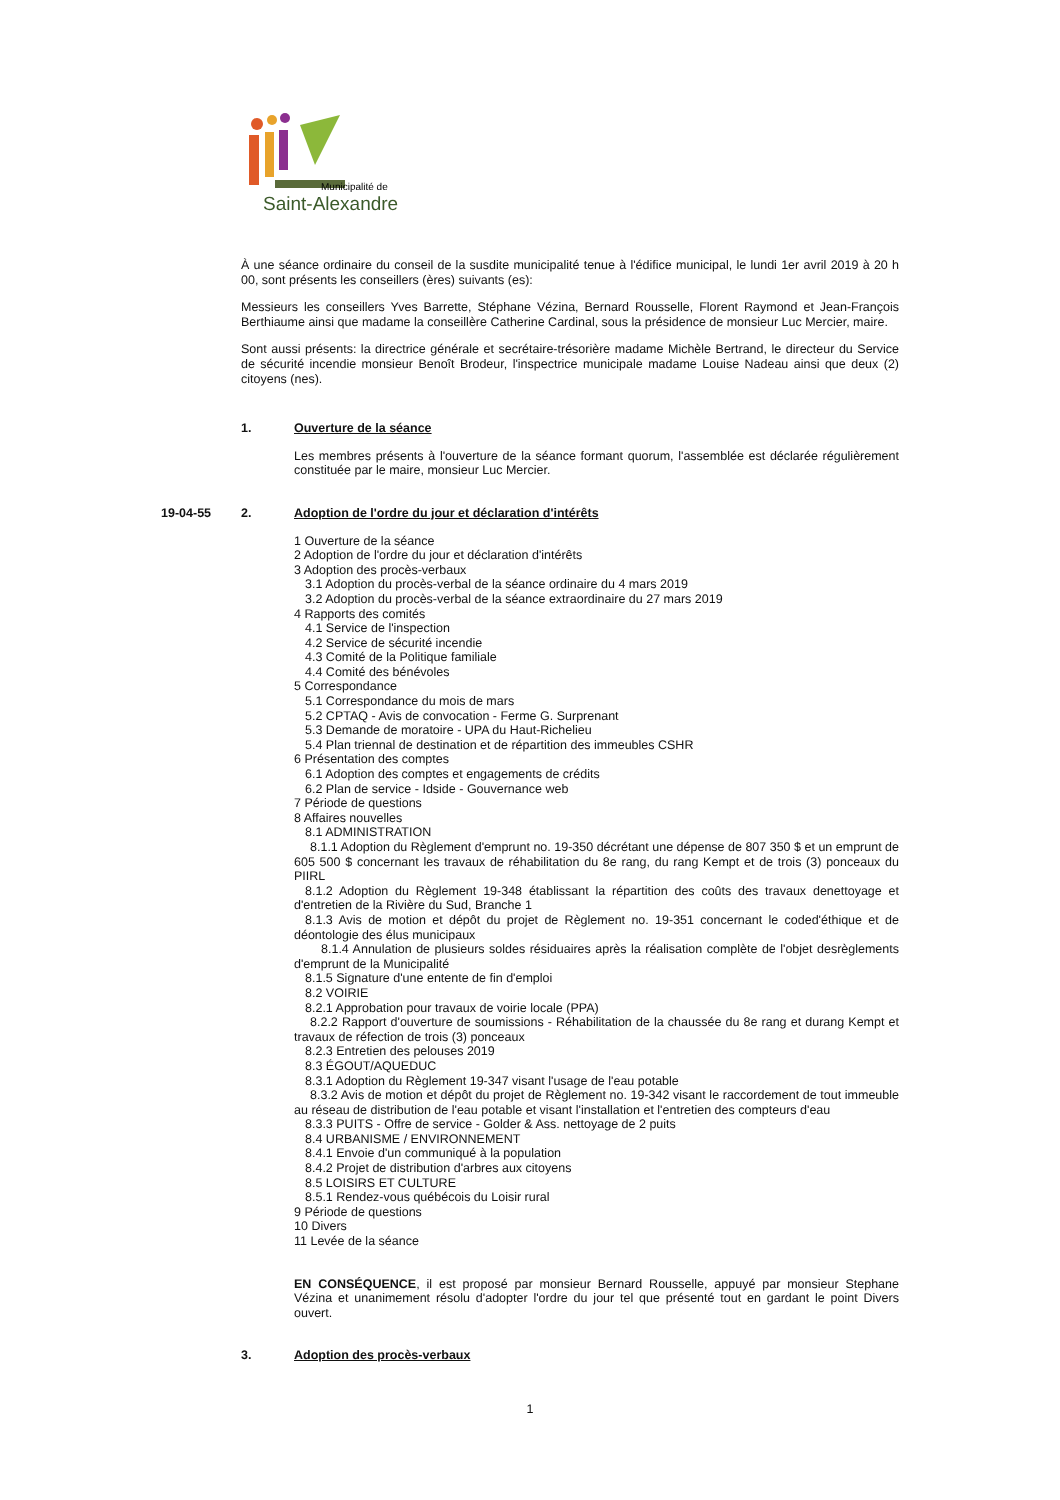Municipalité de
Saint-Alexandre
À une séance ordinaire du conseil de la susdite municipalité tenue à l'édifice municipal, le lundi 1er avril 2019 à 20 h 00, sont présents les conseillers (ères) suivants (es):
Messieurs les conseillers Yves Barrette, Stéphane Vézina, Bernard Rousselle, Florent Raymond et Jean-François Berthiaume ainsi que madame la conseillère Catherine Cardinal, sous la présidence de monsieur Luc Mercier, maire.
Sont aussi présents: la directrice générale et secrétaire-trésorière madame Michèle Bertrand, le directeur du Service de sécurité incendie monsieur Benoît Brodeur, l'inspectrice municipale madame Louise Nadeau ainsi que deux (2) citoyens (nes).
1. Ouverture de la séance
Les membres présents à l'ouverture de la séance formant quorum, l'assemblée est déclarée régulièrement constituée par le maire, monsieur Luc Mercier.
19-04-55 2. Adoption de l'ordre du jour et déclaration d'intérêts
1 Ouverture de la séance
2 Adoption de l'ordre du jour et déclaration d'intérêts
3 Adoption des procès-verbaux
3.1 Adoption du procès-verbal de la séance ordinaire du 4 mars 2019
3.2 Adoption du procès-verbal de la séance extraordinaire du 27 mars 2019
4 Rapports des comités
4.1 Service de l'inspection
4.2 Service de sécurité incendie
4.3 Comité de la Politique familiale
4.4 Comité des bénévoles
5 Correspondance
5.1 Correspondance du mois de mars
5.2 CPTAQ - Avis de convocation - Ferme G. Surprenant
5.3 Demande de moratoire - UPA du Haut-Richelieu
5.4 Plan triennal de destination et de répartition des immeubles CSHR
6 Présentation des comptes
6.1 Adoption des comptes et engagements de crédits
6.2 Plan de service - Idside - Gouvernance web
7 Période de questions
8 Affaires nouvelles
8.1 ADMINISTRATION
8.1.1 Adoption du Règlement d'emprunt no. 19-350 décrétant une dépense de 807 350 $ et un emprunt de 605 500 $ concernant les travaux de réhabilitation du 8e rang, du rang Kempt et de trois (3) ponceaux du PIIRL
8.1.2 Adoption du Règlement 19-348 établissant la répartition des coûts des travaux denettoyage et d'entretien de la Rivière du Sud, Branche 1
8.1.3 Avis de motion et dépôt du projet de Règlement no. 19-351 concernant le coded'éthique et de déontologie des élus municipaux
8.1.4 Annulation de plusieurs soldes résiduaires après la réalisation complète de l'objet desrèglements d'emprunt de la Municipalité
8.1.5 Signature d'une entente de fin d'emploi
8.2 VOIRIE
8.2.1 Approbation pour travaux de voirie locale (PPA)
8.2.2 Rapport d'ouverture de soumissions - Réhabilitation de la chaussée du 8e rang et durang Kempt et travaux de réfection de trois (3) ponceaux
8.2.3 Entretien des pelouses 2019
8.3 ÉGOUT/AQUEDUC
8.3.1 Adoption du Règlement 19-347 visant l'usage de l'eau potable
8.3.2 Avis de motion et dépôt du projet de Règlement no. 19-342 visant le raccordement de tout immeuble au réseau de distribution de l'eau potable et visant l'installation et l'entretien des compteurs d'eau
8.3.3 PUITS - Offre de service - Golder & Ass. nettoyage de 2 puits
8.4 URBANISME / ENVIRONNEMENT
8.4.1 Envoie d'un communiqué à la population
8.4.2 Projet de distribution d'arbres aux citoyens
8.5 LOISIRS ET CULTURE
8.5.1 Rendez-vous québécois du Loisir rural
9 Période de questions
10 Divers
11 Levée de la séance
EN CONSÉQUENCE, il est proposé par monsieur Bernard Rousselle, appuyé par monsieur Stephane Vézina et unanimement résolu d'adopter l'ordre du jour tel que présenté tout en gardant le point Divers ouvert.
3. Adoption des procès-verbaux
1